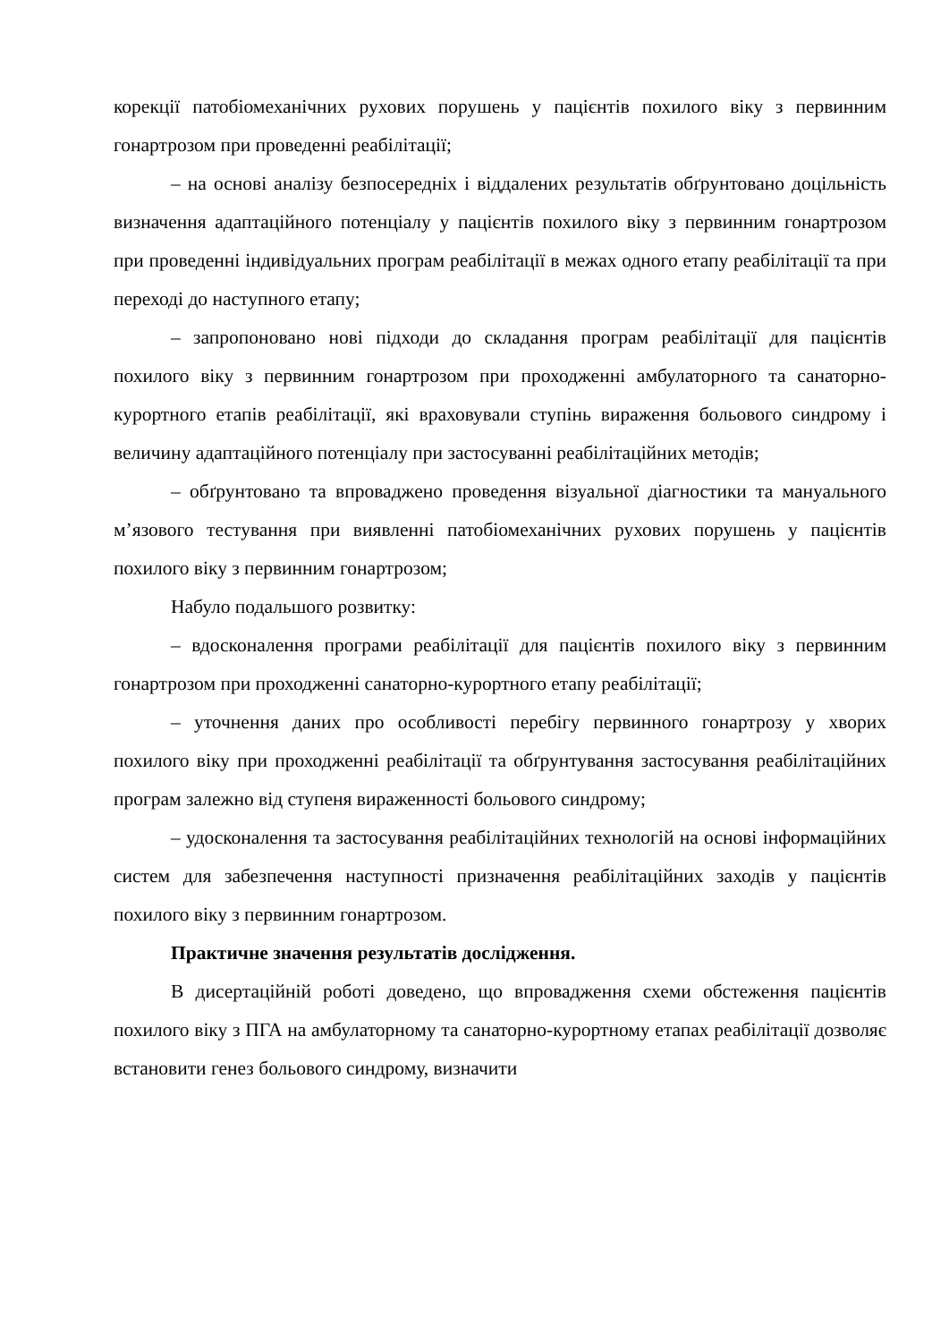корекції патобіомеханічних рухових порушень у пацієнтів похилого віку з первинним гонартрозом при проведенні реабілітації;
– на основі аналізу безпосередніх і віддалених результатів обґрунтовано доцільність визначення адаптаційного потенціалу у пацієнтів похилого віку з первинним гонартрозом при проведенні індивідуальних програм реабілітації в межах одного етапу реабілітації та при переході до наступного етапу;
– запропоновано нові підходи до складання програм реабілітації для пацієнтів похилого віку з первинним гонартрозом при проходженні амбулаторного та санаторно-курортного етапів реабілітації, які враховували ступінь вираження больового синдрому і величину адаптаційного потенціалу при застосуванні реабілітаційних методів;
– обґрунтовано та впроваджено проведення візуальної діагностики та мануального м’язового тестування при виявленні патобіомеханічних рухових порушень у пацієнтів похилого віку з первинним гонартрозом;
Набуло подальшого розвитку:
– вдосконалення програми реабілітації для пацієнтів похилого віку з первинним гонартрозом при проходженні санаторно-курортного етапу реабілітації;
– уточнення даних про особливості перебігу первинного гонартрозу у хворих похилого віку при проходженні реабілітації та обґрунтування застосування реабілітаційних програм залежно від ступеня вираженності больового синдрому;
– удосконалення та застосування реабілітаційних технологій на основі інформаційних систем для забезпечення наступності призначення реабілітаційних заходів у пацієнтів похилого віку з первинним гонартрозом.
Практичне значення результатів дослідження.
В дисертаційній роботі доведено, що впровадження схеми обстеження пацієнтів похилого віку з ПГА на амбулаторному та санаторно-курортному етапах реабілітації дозволяє встановити генез больового синдрому, визначити